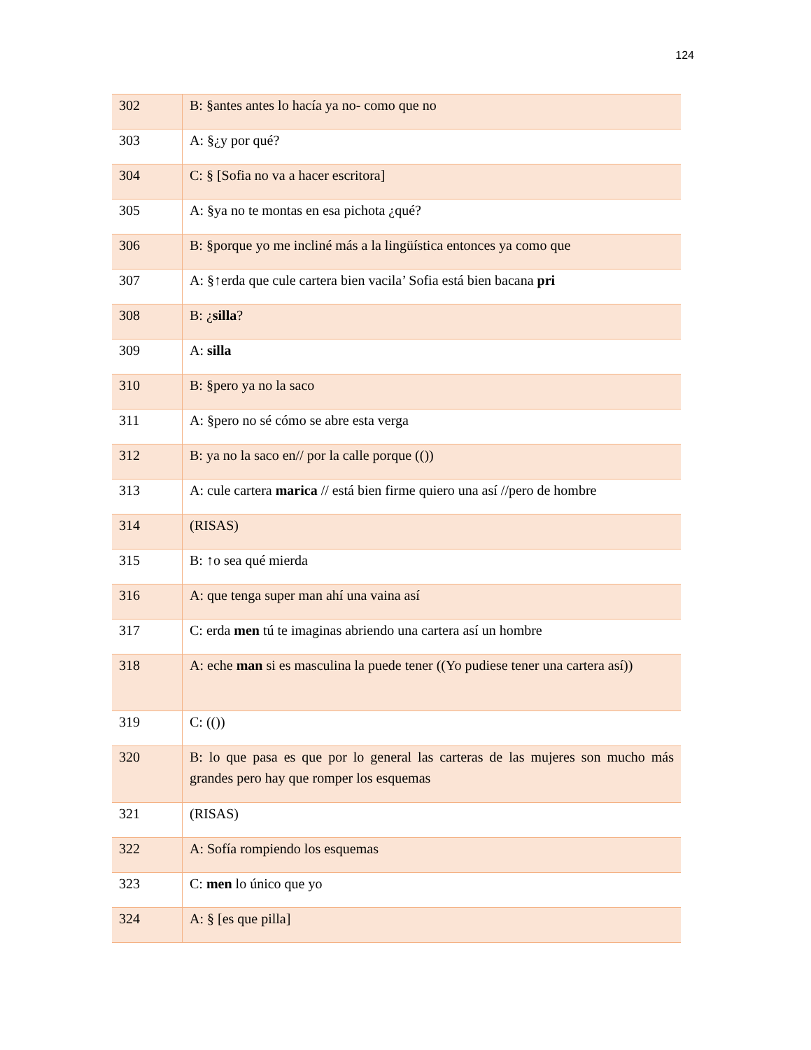124
| 302 | B: §antes antes lo hacía ya no- como que no |
| 303 | A: §¿y por qué? |
| 304 | C: § [Sofia no va a hacer escritora] |
| 305 | A: §ya no te montas en esa pichota ¿qué? |
| 306 | B: §porque yo me incliné más a la lingüística entonces ya como que |
| 307 | A: §↑erda que cule cartera bien vacila’ Sofia está bien bacana pri |
| 308 | B: ¿ silla ? |
| 309 | A: silla |
| 310 | B: §pero ya no la saco |
| 311 | A: §pero no sé cómo se abre esta verga |
| 312 | B: ya no la saco en// por la calle porque (()) |
| 313 | A: cule cartera marica // está bien firme quiero una así //pero de hombre |
| 314 | (RISAS) |
| 315 | B: ↑o sea qué mierda |
| 316 | A: que tenga super man ahí una vaina así |
| 317 | C: erda men tú te imaginas abriendo una cartera así un hombre |
| 318 | A: eche man si es masculina la puede tener ((Yo pudiese tener una cartera así)) |
| 319 | C: (()) |
| 320 | B: lo que pasa es que por lo general las carteras de las mujeres son mucho más grandes pero hay que romper los esquemas |
| 321 | (RISAS) |
| 322 | A: Sofía rompiendo los esquemas |
| 323 | C: men lo único que yo |
| 324 | A: § [es que pilla] |